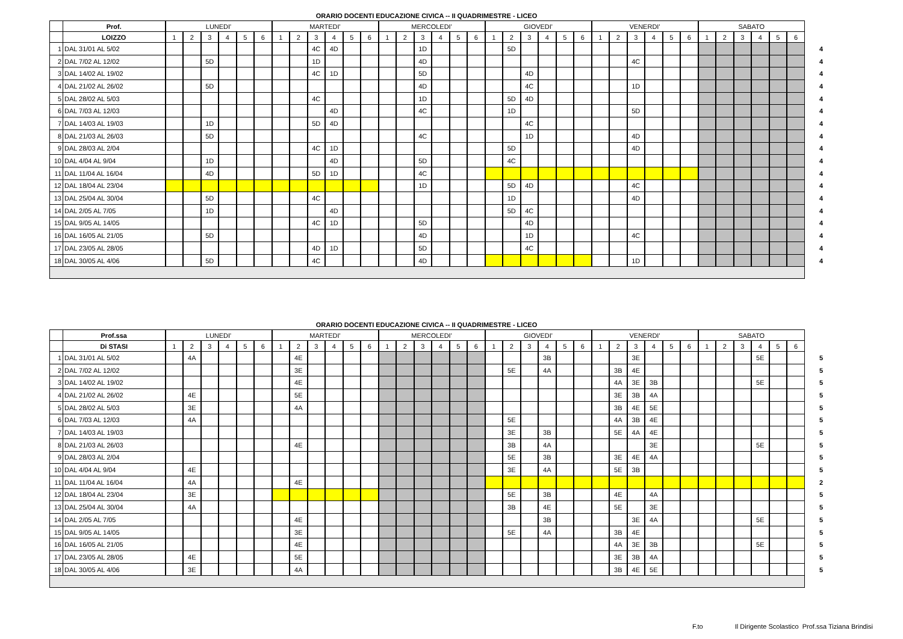ORARIO DOCENTI EDUCAZIONE CIVICA -- II QUADRIMESTRE - LICEO
| | Prof. | LUNEDI' | | | | | | MARTEDI' | | | | | | MERCOLEDI' | | | | | | GIOVEDI' | | | | | | VENERDI' | | | | | | SABATO | | | | | | |
| | LOIZZO | 1 | 2 | 3 | 4 | 5 | 6 | 1 | 2 | 3 | 4 | 5 | 6 | 1 | 2 | 3 | 4 | 5 | 6 | 1 | 2 | 3 | 4 | 5 | 6 | 1 | 2 | 3 | 4 | 5 | 6 | 1 | 2 | 3 | 4 | 5 | 6 | |
| 1 | DAL 31/01 AL 5/02 | | | | | | | | | 4C | 4D | | | | | 1D | | | | | 5D | | | | | | | | | | | | | | | | | 4 |
| 2 | DAL 7/02 AL 12/02 | | | 5D | | | | | | 1D | | | | | | 4D | | | | | | | | | | | | 4C | | | | | | | | | | 4 |
| 3 | DAL 14/02 AL 19/02 | | | | | | | | | 4C | 1D | | | | | 5D | | | | | | 4D | | | | | | | | | | | | | | | | 4 |
| 4 | DAL 21/02 AL 26/02 | | | 5D | | | | | | | | | | | | 4D | | | | | | 4C | | | | | | 1D | | | | | | | | | | 4 |
| 5 | DAL 28/02 AL 5/03 | | | | | | | | | 4C | | | | | | 1D | | | | | 5D | 4D | | | | | | | | | | | | | | | | 4 |
| 6 | DAL 7/03 AL 12/03 | | | | | | | | | | 4D | | | | | 4C | | | | | 1D | | | | | | | 5D | | | | | | | | | | 4 |
| 7 | DAL 14/03 AL 19/03 | | | 1D | | | | | | 5D | 4D | | | | | | | | | | | 4C | | | | | | | | | | | | | | | | 4 |
| 8 | DAL 21/03 AL 26/03 | | | 5D | | | | | | | | | | | | 4C | | | | | | 1D | | | | | | 4D | | | | | | | | | | 4 |
| 9 | DAL 28/03 AL 2/04 | | | | | | | | | 4C | 1D | | | | | | | | | | 5D | | | | | | | 4D | | | | | | | | | | 4 |
| 10 | DAL 4/04 AL 9/04 | | | 1D | | | | | | | 4D | | | | | 5D | | | | | 4C | | | | | | | | | | | | | | | | | 4 |
| 11 | DAL 11/04 AL 16/04 | | | 4D | | | | | | 5D | 1D | | | | | 4C | | | | | | | | | | | | | | | | | | | | | | 4 |
| 12 | DAL 18/04 AL 23/04 | | | | | | | | | | | | | | | 1D | | | | | 5D | 4D | | | | | | 4C | | | | | | | | | | 4 |
| 13 | DAL 25/04 AL 30/04 | | | 5D | | | | | | 4C | | | | | | | | | | | 1D | | | | | | | 4D | | | | | | | | | | 4 |
| 14 | DAL 2/05 AL 7/05 | | | 1D | | | | | | | 4D | | | | | | | | | | 5D | 4C | | | | | | | | | | | | | | | | 4 |
| 15 | DAL 9/05 AL 14/05 | | | | | | | | | 4C | 1D | | | | | 5D | | | | | | 4D | | | | | | | | | | | | | | | | 4 |
| 16 | DAL 16/05 AL 21/05 | | | 5D | | | | | | | | | | | | 4D | | | | | | 1D | | | | | | 4C | | | | | | | | | | 4 |
| 17 | DAL 23/05 AL 28/05 | | | | | | | | | 4D | 1D | | | | | 5D | | | | | | 4C | | | | | | | | | | | | | | | | 4 |
| 18 | DAL 30/05 AL 4/06 | | | 5D | | | | | | 4C | | | | | | 4D | | | | | | | | | | | | 1D | | | | | | | | | | 4 |
ORARIO DOCENTI EDUCAZIONE CIVICA -- II QUADRIMESTRE - LICEO
| | Prof.ssa | LUNEDI' | | | | | | MARTEDI' | | | | | | MERCOLEDI' | | | | | | GIOVEDI' | | | | | | VENERDI' | | | | | | SABATO | | | | | | |
| | Di STASI | 1 | 2 | 3 | 4 | 5 | 6 | 1 | 2 | 3 | 4 | 5 | 6 | 1 | 2 | 3 | 4 | 5 | 6 | 1 | 2 | 3 | 4 | 5 | 6 | 1 | 2 | 3 | 4 | 5 | 6 | 1 | 2 | 3 | 4 | 5 | 6 | |
| 1 | DAL 31/01 AL 5/02 | | 4A | | | | | | 4E | | | | | | | | | | | | | | 3B | | | | | 3E | | | | | | | 5E | | | 5 |
| 2 | DAL 7/02 AL 12/02 | | | | | | | | 3E | | | | | | | | | | | | 5E | | 4A | | | | 3B | 4E | | | | | | | | | | 5 |
| 3 | DAL 14/02 AL 19/02 | | | | | | | | 4E | | | | | | | | | | | | | | | | | | 4A | 3E | 3B | | | | | | 5E | | | 5 |
| 4 | DAL 21/02 AL 26/02 | | 4E | | | | | | 5E | | | | | | | | | | | | | | | | | | 3E | 3B | 4A | | | | | | | | | 5 |
| 5 | DAL 28/02 AL 5/03 | | 3E | | | | | | 4A | | | | | | | | | | | | | | | | | | 3B | 4E | 5E | | | | | | | | | 5 |
| 6 | DAL 7/03 AL 12/03 | | 4A | | | | | | | | | | | | | | | | | | 5E | | | | | | 4A | 3B | 4E | | | | | | | | | 5 |
| 7 | DAL 14/03 AL 19/03 | | | | | | | | | | | | | | | | | | | | 3E | | 3B | | | | 5E | 4A | 4E | | | | | | | | | 5 |
| 8 | DAL 21/03 AL 26/03 | | | | | | | | 4E | | | | | | | | | | | | 3B | | 4A | | | | | | 3E | | | | | | 5E | | | 5 |
| 9 | DAL 28/03 AL 2/04 | | | | | | | | | | | | | | | | | | | | 5E | | 3B | | | | 3E | 4E | 4A | | | | | | | | | 5 |
| 10 | DAL 4/04 AL 9/04 | | 4E | | | | | | | | | | | | | | | | | | 3E | | 4A | | | | 5E | 3B | | | | | | | | | | 5 |
| 11 | DAL 11/04 AL 16/04 | | 4A | | | | | | 4E | | | | | | | | | | | | | | | | | | | | | | | | | | | | | 2 |
| 12 | DAL 18/04 AL 23/04 | | 3E | | | | | | | | | | | | | | | | | | 5E | | 3B | | | | 4E | | 4A | | | | | | | | | 5 |
| 13 | DAL 25/04 AL 30/04 | | 4A | | | | | | | | | | | | | | | | | | 3B | | 4E | | | | 5E | | 3E | | | | | | | | | 5 |
| 14 | DAL 2/05 AL 7/05 | | | | | | | | 4E | | | | | | | | | | | | | | 3B | | | | | 3E | 4A | | | | | | 5E | | | 5 |
| 15 | DAL 9/05 AL 14/05 | | | | | | | | 3E | | | | | | | | | | | | 5E | | 4A | | | | 3B | 4E | | | | | | | | | | 5 |
| 16 | DAL 16/05 AL 21/05 | | | | | | | | 4E | | | | | | | | | | | | | | | | | | 4A | 3E | 3B | | | | | | 5E | | | 5 |
| 17 | DAL 23/05 AL 28/05 | | 4E | | | | | | 5E | | | | | | | | | | | | | | | | | | 3E | 3B | 4A | | | | | | | | | 5 |
| 18 | DAL 30/05 AL 4/06 | | 3E | | | | | | 4A | | | | | | | | | | | | | | | | | | 3B | 4E | 5E | | | | | | | | | 5 |
F.to Il Dirigente Scolastico Prof.ssa Tiziana Brindisi